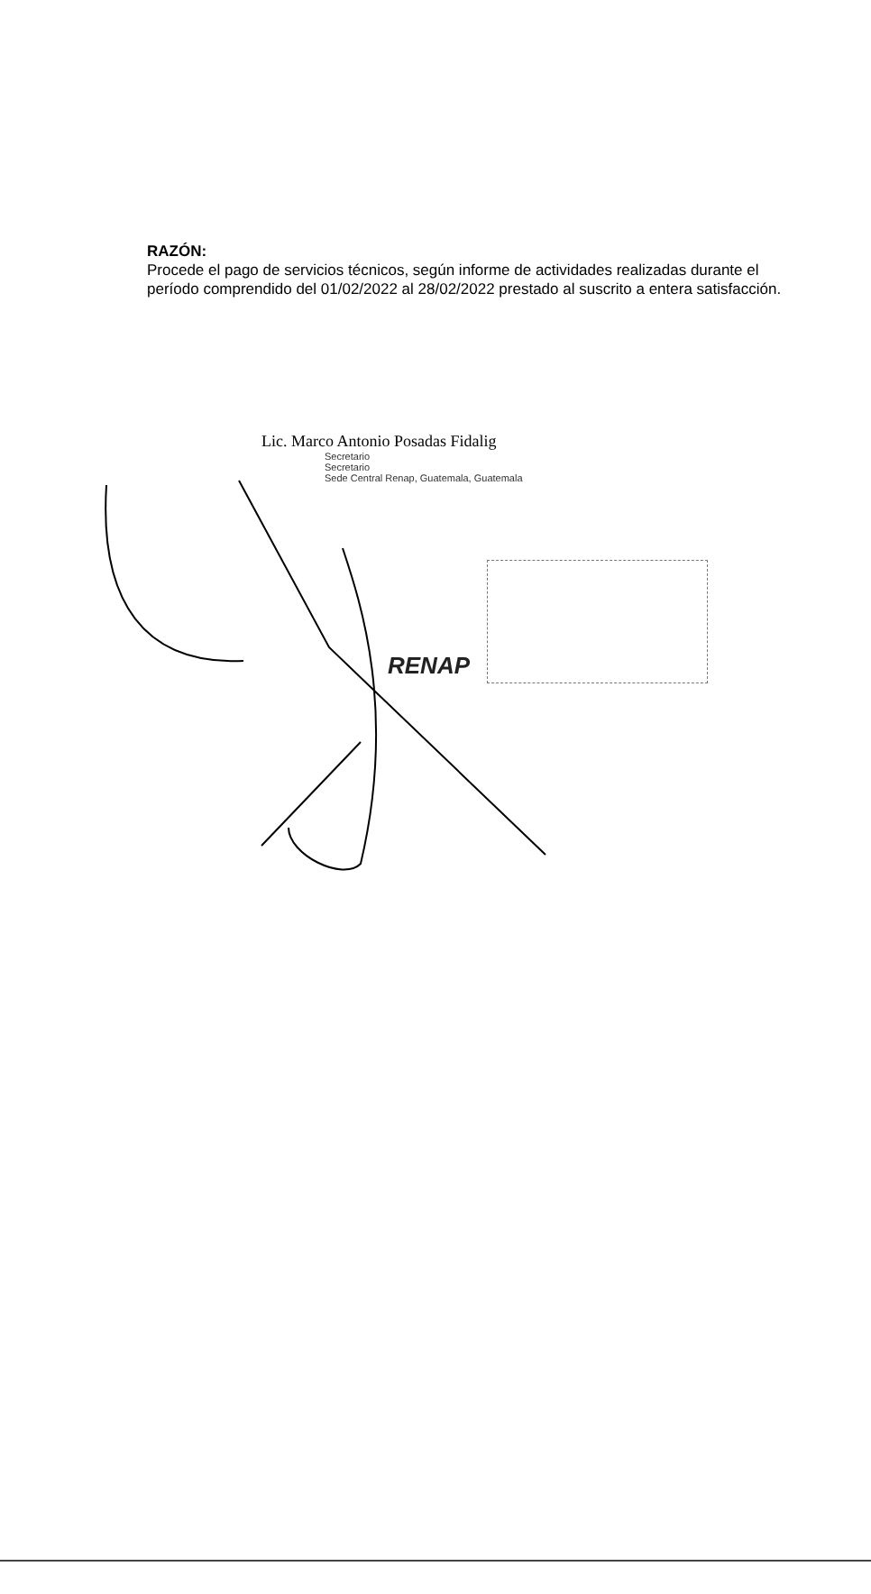RENAP
RAZÓN:
Procede el pago de servicios técnicos, según informe de actividades realizadas durante el período comprendido del 01/02/2022 al 28/02/2022 prestado al suscrito a entera satisfacción.
Lic. Marco Antonio Posadas Fidalig
Secretario
Secretario
Sede Central Renap, Guatemala, Guatemala